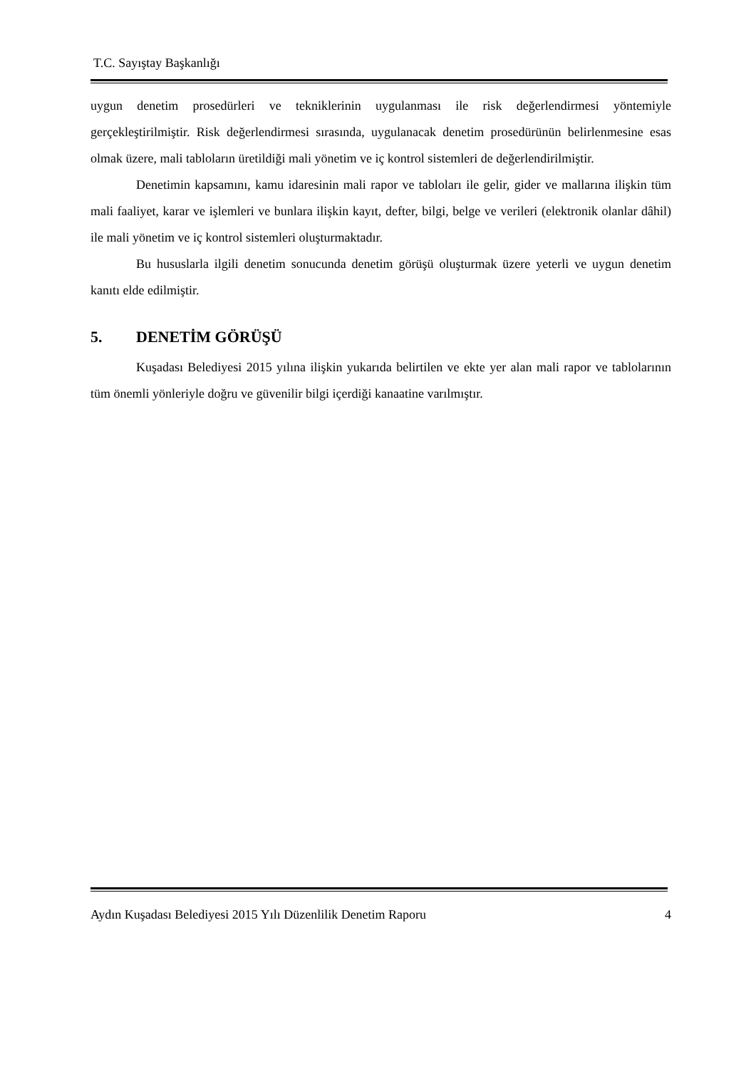T.C. Sayıştay Başkanlığı
uygun denetim prosedürleri ve tekniklerinin uygulanması ile risk değerlendirmesi yöntemiyle gerçekleştirilmiştir. Risk değerlendirmesi sırasında, uygulanacak denetim prosedürünün belirlenmesine esas olmak üzere, mali tabloların üretildiği mali yönetim ve iç kontrol sistemleri de değerlendirilmiştir.
Denetimin kapsamını, kamu idaresinin mali rapor ve tabloları ile gelir, gider ve mallarına ilişkin tüm mali faaliyet, karar ve işlemleri ve bunlara ilişkin kayıt, defter, bilgi, belge ve verileri (elektronik olanlar dâhil) ile mali yönetim ve iç kontrol sistemleri oluşturmaktadır.
Bu hususlarla ilgili denetim sonucunda denetim görüşü oluşturmak üzere yeterli ve uygun denetim kanıtı elde edilmiştir.
5. DENETİM GÖRÜŞÜ
Kuşadası Belediyesi 2015 yılına ilişkin yukarıda belirtilen ve ekte yer alan mali rapor ve tablolarının tüm önemli yönleriyle doğru ve güvenilir bilgi içerdiği kanaatine varılmıştır.
Aydın Kuşadası Belediyesi 2015 Yılı Düzenlilik Denetim Raporu 4